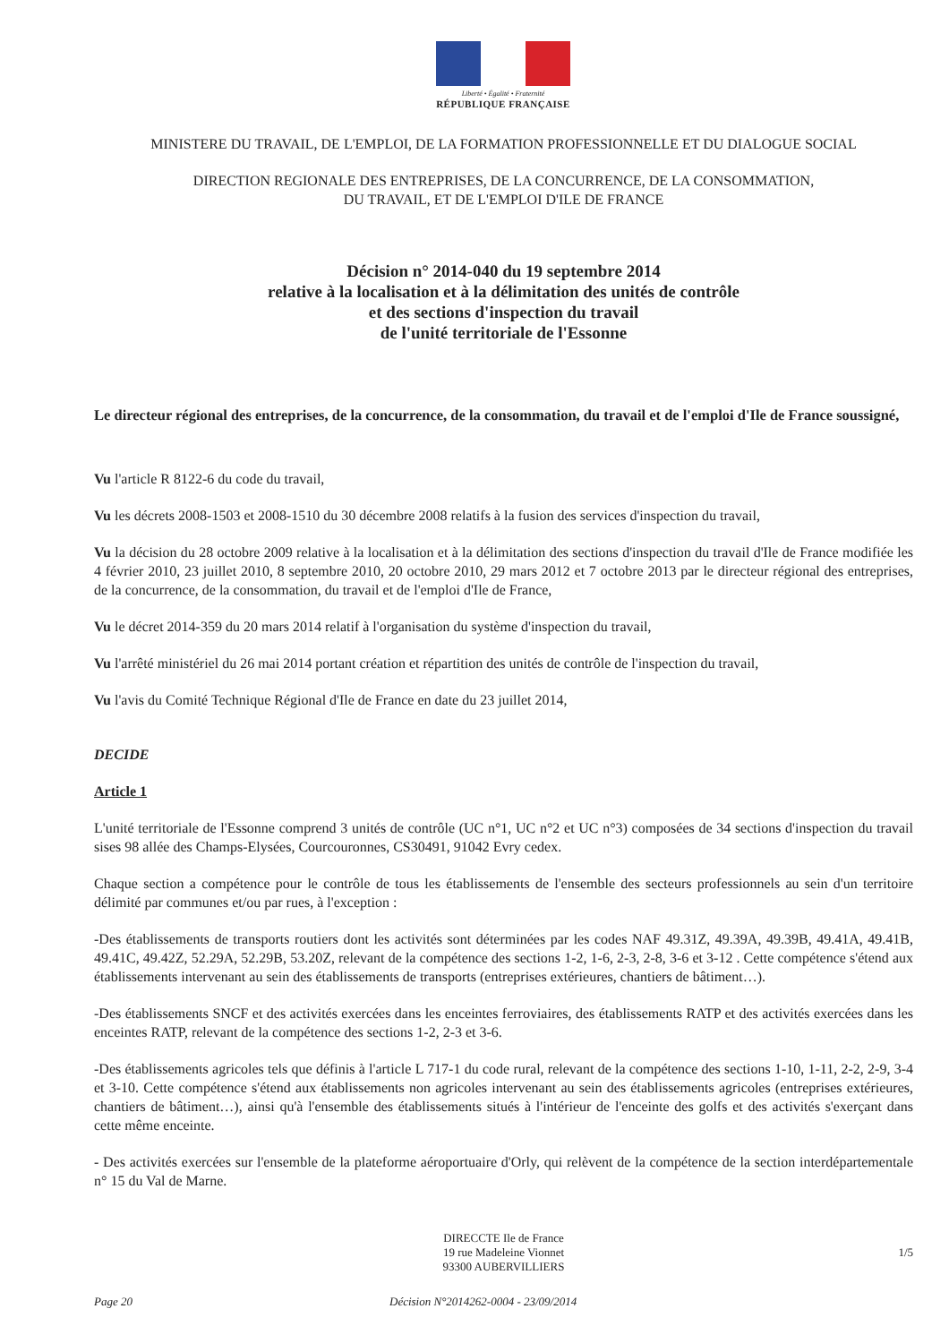Liberté • Égalité • Fraternité
RÉPUBLIQUE FRANÇAISE
MINISTERE DU TRAVAIL, DE L'EMPLOI, DE LA FORMATION PROFESSIONNELLE ET DU DIALOGUE SOCIAL
DIRECTION REGIONALE DES ENTREPRISES, DE LA CONCURRENCE, DE LA CONSOMMATION,
DU TRAVAIL, ET DE L'EMPLOI D'ILE DE FRANCE
Décision n° 2014-040 du 19 septembre 2014
relative à la localisation et à la délimitation des unités de contrôle
et des sections d'inspection du travail
de l'unité territoriale de l'Essonne
Le directeur régional des entreprises, de la concurrence, de la consommation, du travail et de l'emploi d'Ile de France soussigné,
Vu l'article R 8122-6 du code du travail,
Vu les décrets 2008-1503 et 2008-1510 du 30 décembre 2008 relatifs à la fusion des services d'inspection du travail,
Vu la décision du 28 octobre 2009 relative à la localisation et à la délimitation des sections d'inspection du travail d'Ile de France modifiée les 4 février 2010, 23 juillet 2010, 8 septembre 2010, 20 octobre 2010, 29 mars 2012 et 7 octobre 2013 par le directeur régional des entreprises, de la concurrence, de la consommation, du travail et de l'emploi d'Ile de France,
Vu le décret 2014-359 du 20 mars 2014 relatif à l'organisation du système d'inspection du travail,
Vu l'arrêté ministériel du 26 mai 2014 portant création et répartition des unités de contrôle de l'inspection du travail,
Vu l'avis du Comité Technique Régional d'Ile de France en date du 23 juillet 2014,
DECIDE
Article 1
L'unité territoriale de l'Essonne comprend 3 unités de contrôle (UC n°1, UC n°2 et UC n°3) composées de 34 sections d'inspection du travail sises 98 allée des Champs-Elysées, Courcouronnes, CS30491, 91042 Evry cedex.
Chaque section a compétence pour le contrôle de tous les établissements de l'ensemble des secteurs professionnels au sein d'un territoire délimité par communes et/ou par rues, à l'exception :
-Des établissements de transports routiers dont les activités sont déterminées par les codes NAF 49.31Z, 49.39A, 49.39B, 49.41A, 49.41B, 49.41C, 49.42Z, 52.29A, 52.29B, 53.20Z, relevant de la compétence des sections 1-2, 1-6, 2-3, 2-8, 3-6 et 3-12 . Cette compétence s'étend aux établissements intervenant au sein des établissements de transports (entreprises extérieures, chantiers de bâtiment…).
-Des établissements SNCF et des activités exercées dans les enceintes ferroviaires, des établissements RATP et des activités exercées dans les enceintes RATP, relevant de la compétence des sections 1-2, 2-3 et 3-6.
-Des établissements agricoles tels que définis à l'article L 717-1 du code rural, relevant de la compétence des sections 1-10, 1-11, 2-2, 2-9, 3-4 et 3-10. Cette compétence s'étend aux établissements non agricoles intervenant au sein des établissements agricoles (entreprises extérieures, chantiers de bâtiment…), ainsi qu'à l'ensemble des établissements situés à l'intérieur de l'enceinte des golfs et des activités s'exerçant dans cette même enceinte.
- Des activités exercées sur l'ensemble de la plateforme aéroportuaire d'Orly, qui relèvent de la compétence de la section interdépartementale n° 15 du Val de Marne.
DIRECCTE Ile de France
19 rue Madeleine Vionnet
93300 AUBERVILLIERS
1/5
Page 20 Décision N°2014262-0004 - 23/09/2014